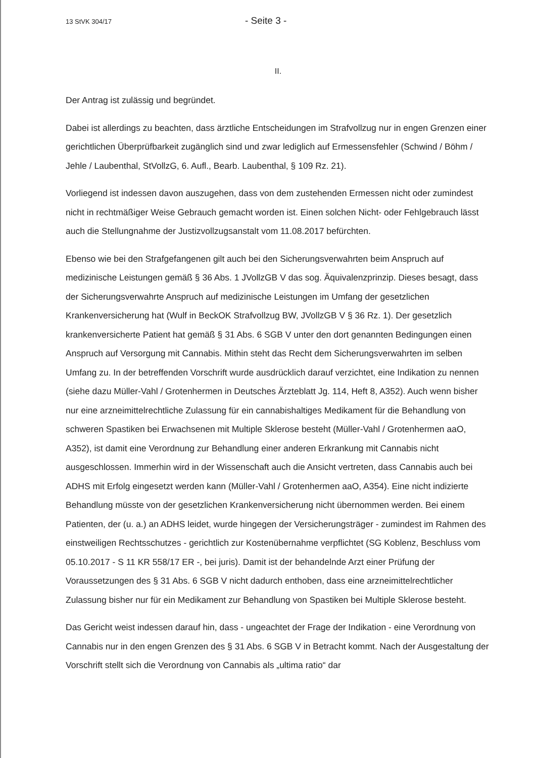13 StVK 304/17 - Seite 3 -
II.
Der Antrag ist zulässig und begründet.
Dabei ist allerdings zu beachten, dass ärztliche Entscheidungen im Strafvollzug nur in engen Grenzen einer gerichtlichen Überprüfbarkeit zugänglich sind und zwar lediglich auf Ermessensfehler (Schwind / Böhm / Jehle / Laubenthal, StVollzG, 6. Aufl., Bearb. Laubenthal, § 109 Rz. 21).
Vorliegend ist indessen davon auszugehen, dass von dem zustehenden Ermessen nicht oder zumindest nicht in rechtmäßiger Weise Gebrauch gemacht worden ist. Einen solchen Nicht- oder Fehlgebrauch lässt auch die Stellungnahme der Justizvollzugsanstalt vom 11.08.2017 befürchten.
Ebenso wie bei den Strafgefangenen gilt auch bei den Sicherungsverwahrten beim Anspruch auf medizinische Leistungen gemäß § 36 Abs. 1 JVollzGB V das sog. Äquivalenzprinzip. Dieses besagt, dass der Sicherungsverwahrte Anspruch auf medizinische Leistungen im Umfang der gesetzlichen Krankenversicherung hat (Wulf in BeckOK Strafvollzug BW, JVollzGB V § 36 Rz. 1). Der gesetzlich krankenversicherte Patient hat gemäß § 31 Abs. 6 SGB V unter den dort genannten Bedingungen einen Anspruch auf Versorgung mit Cannabis. Mithin steht das Recht dem Sicherungsverwahrten im selben Umfang zu. In der betreffenden Vorschrift wurde ausdrücklich darauf verzichtet, eine Indikation zu nennen (siehe dazu Müller-Vahl / Grotenhermen in Deutsches Ärzteblatt Jg. 114, Heft 8, A352). Auch wenn bisher nur eine arzneimittelrechtliche Zulassung für ein cannabishaltiges Medikament für die Behandlung von schweren Spastiken bei Erwachsenen mit Multiple Sklerose besteht (Müller-Vahl / Grotenhermen aaO, A352), ist damit eine Verordnung zur Behandlung einer anderen Erkrankung mit Cannabis nicht ausgeschlossen. Immerhin wird in der Wissenschaft auch die Ansicht vertreten, dass Cannabis auch bei ADHS mit Erfolg eingesetzt werden kann (Müller-Vahl / Grotenhermen aaO, A354). Eine nicht indizierte Behandlung müsste von der gesetzlichen Krankenversicherung nicht übernommen werden. Bei einem Patienten, der (u. a.) an ADHS leidet, wurde hingegen der Versicherungsträger - zumindest im Rahmen des einstweiligen Rechtsschutzes - gerichtlich zur Kostenübernahme verpflichtet (SG Koblenz, Beschluss vom 05.10.2017 - S 11 KR 558/17 ER -, bei juris). Damit ist der behandelnde Arzt einer Prüfung der Voraussetzungen des § 31 Abs. 6 SGB V nicht dadurch enthoben, dass eine arzneimittelrechtlicher Zulassung bisher nur für ein Medikament zur Behandlung von Spastiken bei Multiple Sklerose besteht.
Das Gericht weist indessen darauf hin, dass - ungeachtet der Frage der Indikation - eine Verordnung von Cannabis nur in den engen Grenzen des § 31 Abs. 6 SGB V in Betracht kommt. Nach der Ausgestaltung der Vorschrift stellt sich die Verordnung von Cannabis als „ultima ratio“ dar